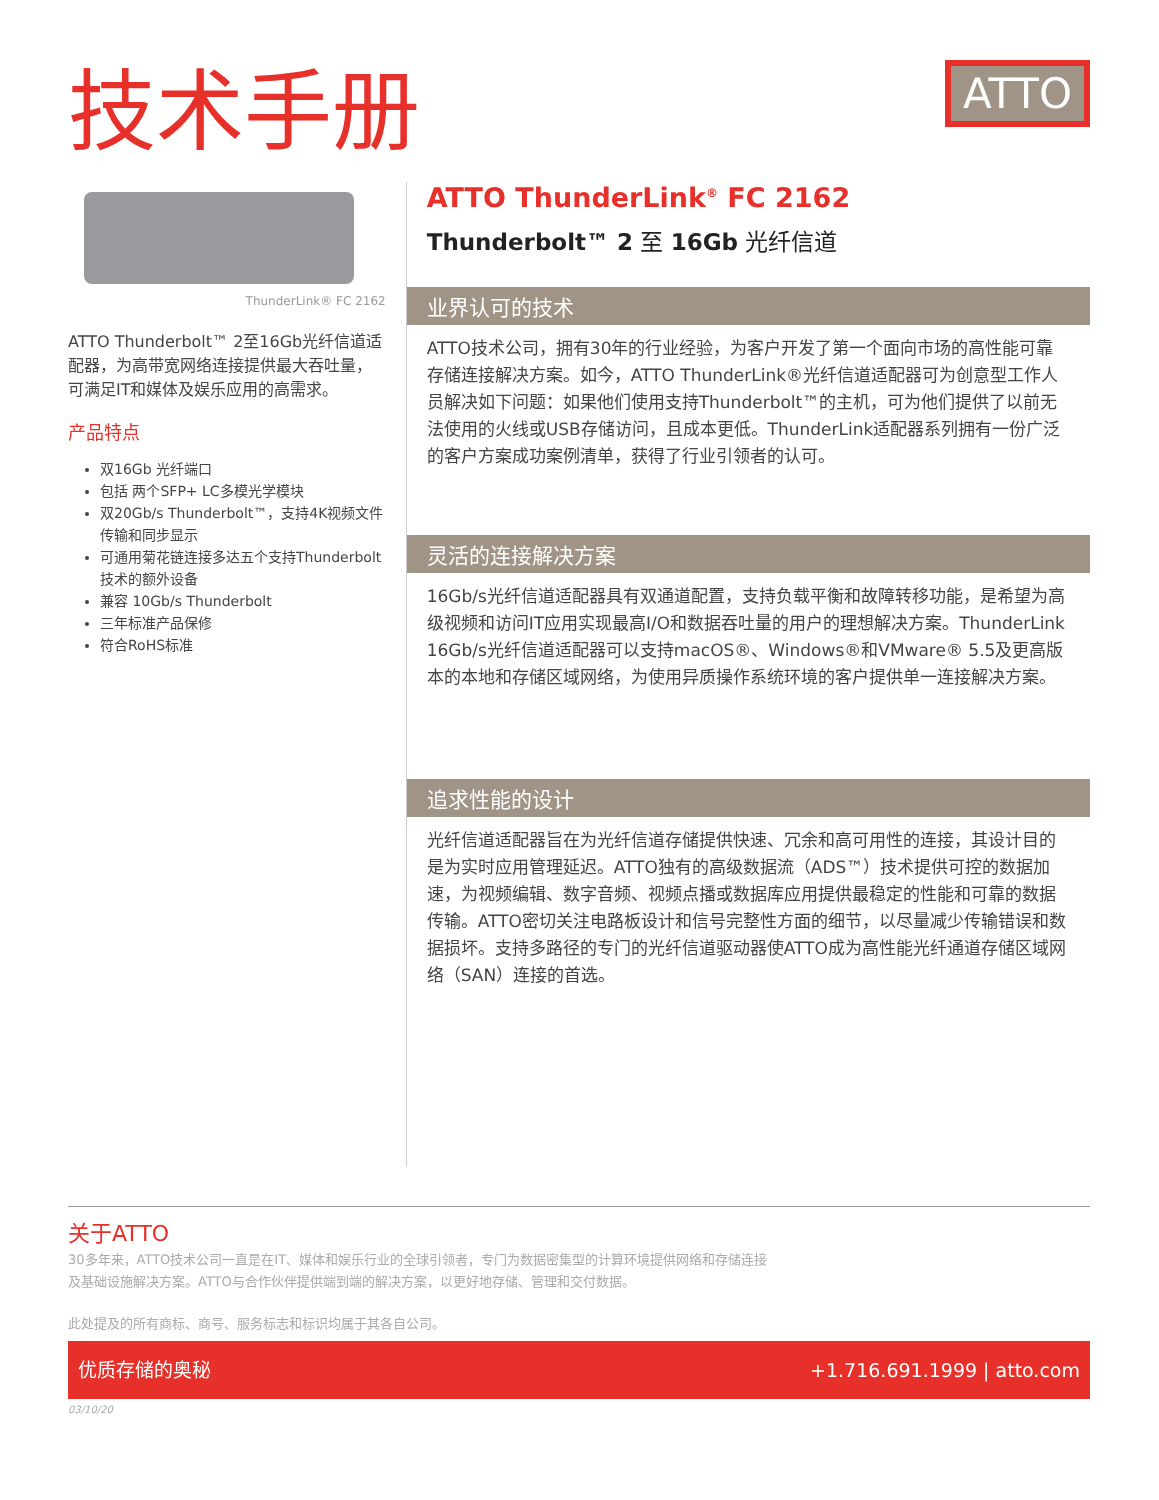技术手册
ATTO
ThunderLink® FC 2162
ATTO Thunderbolt™ 2至16Gb光纤信道适配器，为高带宽网络连接提供最大吞吐量，可满足IT和媒体及娱乐应用的高需求。
产品特点
双16Gb 光纤端口
包括 两个SFP+ LC多模光学模块
双20Gb/s Thunderbolt™，支持4K视频文件传输和同步显示
可通用菊花链连接多达五个支持Thunderbolt技术的额外设备
兼容 10Gb/s Thunderbolt
三年标准产品保修
符合RoHS标准
ATTO ThunderLink<sup>®</sup> FC 2162
Thunderbolt™ 2 至 16Gb 光纤信道
业界认可的技术
ATTO技术公司，拥有30年的行业经验，为客户开发了第一个面向市场的高性能可靠存储连接解决方案。如今，ATTO ThunderLink®光纤信道适配器可为创意型工作人员解决如下问题：如果他们使用支持Thunderbolt™的主机，可为他们提供了以前无法使用的火线或USB存储访问，且成本更低。ThunderLink适配器系列拥有一份广泛的客户方案成功案例清单，获得了行业引领者的认可。
灵活的连接解决方案
16Gb/s光纤信道适配器具有双通道配置，支持负载平衡和故障转移功能，是希望为高级视频和访问IT应用实现最高I/O和数据吞吐量的用户的理想解决方案。ThunderLink 16Gb/s光纤信道适配器可以支持macOS®、Windows®和VMware® 5.5及更高版本的本地和存储区域网络，为使用异质操作系统环境的客户提供单一连接解决方案。
追求性能的设计
光纤信道适配器旨在为光纤信道存储提供快速、冗余和高可用性的连接，其设计目的是为实时应用管理延迟。ATTO独有的高级数据流（ADS™）技术提供可控的数据加速，为视频编辑、数字音频、视频点播或数据库应用提供最稳定的性能和可靠的数据传输。ATTO密切关注电路板设计和信号完整性方面的细节，以尽量减少传输错误和数据损坏。支持多路径的专门的光纤信道驱动器使ATTO成为高性能光纤通道存储区域网络（SAN）连接的首选。
关于ATTO
30多年来，ATTO技术公司一直是在IT、媒体和娱乐行业的全球引领者，专门为数据密集型的计算环境提供网络和存储连接及基础设施解决方案。ATTO与合作伙伴提供端到端的解决方案，以更好地存储、管理和交付数据。
此处提及的所有商标、商号、服务标志和标识均属于其各自公司。
优质存储的奥秘 +1.716.691.1999 | atto.com
03/10/20